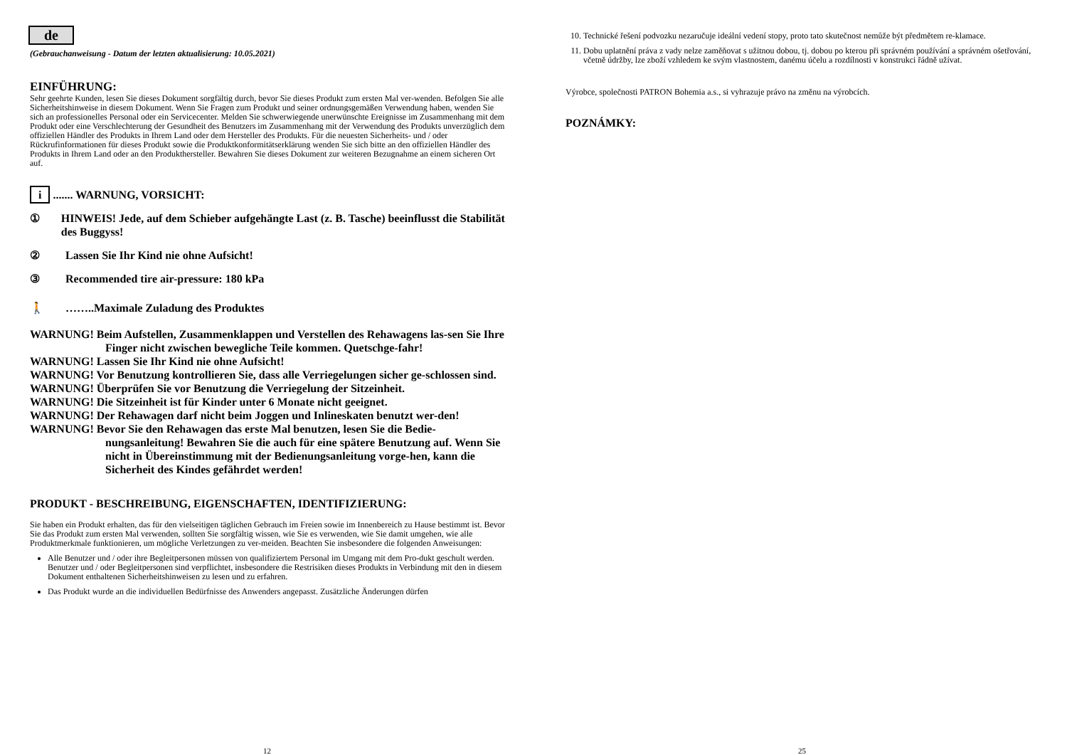de
(Gebrauchanweisung - Datum der letzten aktualisierung: 10.05.2021)
EINFÜHRUNG:
Sehr geehrte Kunden, lesen Sie dieses Dokument sorgfältig durch, bevor Sie dieses Produkt zum ersten Mal ver-wenden. Befolgen Sie alle Sicherheitshinweise in diesem Dokument. Wenn Sie Fragen zum Produkt und seiner ordnungsgemäßen Verwendung haben, wenden Sie sich an professionelles Personal oder ein Servicecenter. Melden Sie schwerwiegende unerwünschte Ereignisse im Zusammenhang mit dem Produkt oder eine Verschlechterung der Gesundheit des Benutzers im Zusammenhang mit der Verwendung des Produkts unverzüglich dem offiziellen Händler des Produkts in Ihrem Land oder dem Hersteller des Produkts. Für die neuesten Sicherheits- und / oder Rückrufinformationen für dieses Produkt sowie die Produktkonformitätserklärung wenden Sie sich bitte an den offiziellen Händler des Produkts in Ihrem Land oder an den Produkthersteller. Bewahren Sie dieses Dokument zur weiteren Bezugnahme an einem sicheren Ort auf.
i ....... WARNUNG, VORSICHT:
① HINWEIS! Jede, auf dem Schieber aufgehängte Last (z. B. Tasche) beeinflusst die Stabilität des Buggyss!
② Lassen Sie Ihr Kind nie ohne Aufsicht!
③ Recommended tire air-pressure: 180 kPa
🚶 ……..Maximale Zuladung des Produktes
WARNUNG! Beim Aufstellen, Zusammenklappen und Verstellen des Rehawagens las-sen Sie Ihre Finger nicht zwischen bewegliche Teile kommen. Quetschge-fahr!
WARNUNG! Lassen Sie Ihr Kind nie ohne Aufsicht!
WARNUNG! Vor Benutzung kontrollieren Sie, dass alle Verriegelungen sicher ge-schlossen sind.
WARNUNG! Überprüfen Sie vor Benutzung die Verriegelung der Sitzeinheit.
WARNUNG! Die Sitzeinheit ist für Kinder unter 6 Monate nicht geeignet.
WARNUNG! Der Rehawagen darf nicht beim Joggen und Inlineskaten benutzt wer-den!
WARNUNG! Bevor Sie den Rehawagen das erste Mal benutzen, lesen Sie die Bedie-nungsanleitung! Bewahren Sie die auch für eine spätere Benutzung auf. Wenn Sie nicht in Übereinstimmung mit der Bedienungsanleitung vorge-hen, kann die Sicherheit des Kindes gefährdet werden!
PRODUKT - BESCHREIBUNG, EIGENSCHAFTEN, IDENTIFIZIERUNG:
Sie haben ein Produkt erhalten, das für den vielseitigen täglichen Gebrauch im Freien sowie im Innenbereich zu Hause bestimmt ist. Bevor Sie das Produkt zum ersten Mal verwenden, sollten Sie sorgfältig wissen, wie Sie es verwenden, wie Sie damit umgehen, wie alle Produktmerkmale funktionieren, um mögliche Verletzungen zu ver-meiden. Beachten Sie insbesondere die folgenden Anweisungen:
Alle Benutzer und / oder ihre Begleitpersonen müssen von qualifiziertem Personal im Umgang mit dem Pro-dukt geschult werden. Benutzer und / oder Begleitpersonen sind verpflichtet, insbesondere die Restrisiken dieses Produkts in Verbindung mit den in diesem Dokument enthaltenen Sicherheitshinweisen zu lesen und zu erfahren.
Das Produkt wurde an die individuellen Bedürfnisse des Anwenders angepasst. Zusätzliche Änderungen dürfen
12
10. Technické řešení podvozku nezaručuje ideální vedení stopy, proto tato skutečnost nemůže být předmětem re-klamace.
11. Dobu uplatnění práva z vady nelze zaměňovat s užitnou dobou, tj. dobou po kterou při správném používání a správném ošetřování, včetně údržby, lze zboží vzhledem ke svým vlastnostem, danému účelu a rozdílnosti v konstrukci řádně užívat.
Výrobce, společnosti PATRON Bohemia a.s., si vyhrazuje právo na změnu na výrobcích.
POZNÁMKY:
25